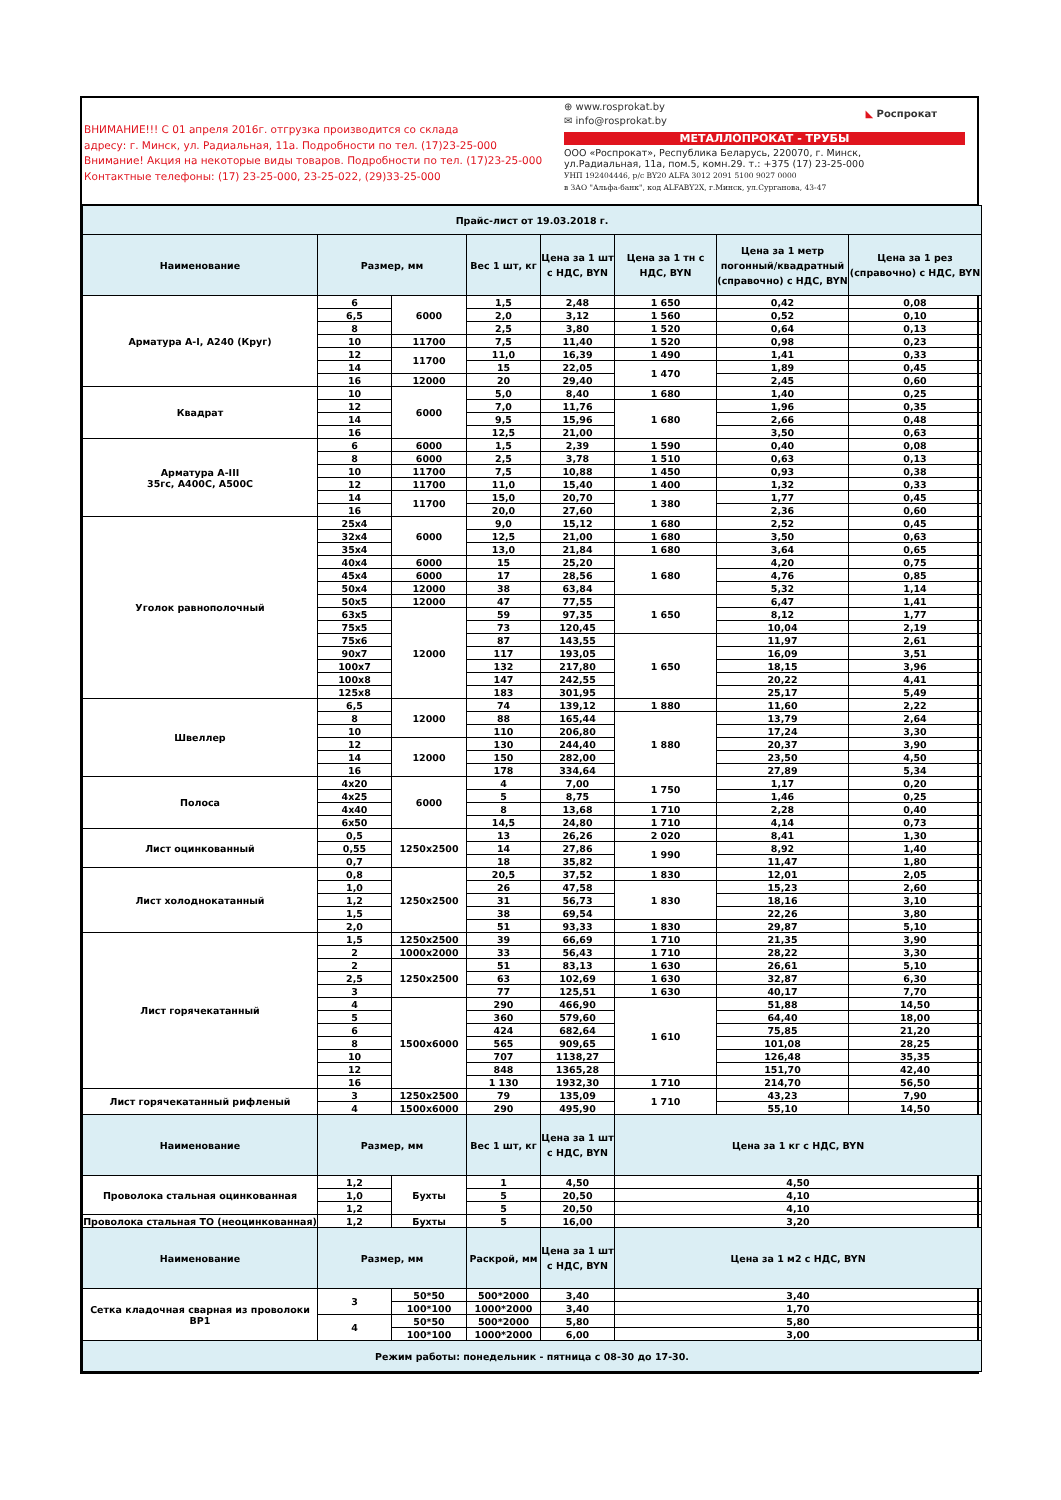ВНИМАНИЕ!!! С 01 апреля 2016г. отгрузка производится со склада
адресу: г. Минск, ул. Радиальная, 11а. Подробности по тел. (17)23-25-000
Внимание! Акция на некоторые виды товаров. Подробности по тел. (17)23-25-000
Контактные телефоны: (17) 23-25-000, 23-25-022, (29)33-25-000
⊕ www.rosprokat.by
✉ info@rosprokat.by
◣ Роспрокат
МЕТАЛЛОПРОКАТ - ТРУБЫ
ООО «Роспрокат», Республика Беларусь, 220070, г. Минск,
ул.Радиальная, 11а, пом.5, комн.29. т.: +375 (17) 23-25-000
УНП 192404446, р/с BY20 ALFA 3012 2091 5100 9027 0000
в ЗАО "Альфа-банк", код ALFABY2X, г.Минск, ул.Сурганова, 43-47
| Прайс-лист от 19.03.2018 г. | | | | | | | |
| Наименование | Размер, мм | | Вес 1 шт, кг | Цена за 1 шт с НДС, BYN | Цена за 1 тн с НДС, BYN | Цена за 1 метр погонный/квадратный (справочно) с НДС, BYN | Цена за 1 рез (справочно) с НДС, BYN |
| Арматура А-I, А240 (Круг) | 6 | 6000 | 1,5 | 2,48 | 1 650 | 0,42 | 0,08 |
| | 6,5 | | 2,0 | 3,12 | 1 560 | 0,52 | 0,10 |
| | 8 | | 2,5 | 3,80 | 1 520 | 0,64 | 0,13 |
| | 10 | 11700 | 7,5 | 11,40 | 1 520 | 0,98 | 0,23 |
| | 12 | 11700 | 11,0 | 16,39 | 1 490 | 1,41 | 0,33 |
| | 14 | | 15 | 22,05 | 1 470 | 1,89 | 0,45 |
| | 16 | 12000 | 20 | 29,40 | | 2,45 | 0,60 |
| Квадрат | 10 | 6000 | 5,0 | 8,40 | 1 680 | 1,40 | 0,25 |
| | 12 | | 7,0 | 11,76 | 1 680 | 1,96 | 0,35 |
| | 14 | | 9,5 | 15,96 | | 2,66 | 0,48 |
| | 16 | | 12,5 | 21,00 | | 3,50 | 0,63 |
| Арматура А-III 35гс, А400С, А500С | 6 | 6000 | 1,5 | 2,39 | 1 590 | 0,40 | 0,08 |
| | 8 | 6000 | 2,5 | 3,78 | 1 510 | 0,63 | 0,13 |
| | 10 | 11700 | 7,5 | 10,88 | 1 450 | 0,93 | 0,38 |
| | 12 | 11700 | 11,0 | 15,40 | 1 400 | 1,32 | 0,33 |
| | 14 | 11700 | 15,0 | 20,70 | 1 380 | 1,77 | 0,45 |
| | 16 | | 20,0 | 27,60 | | 2,36 | 0,60 |
| Уголок равнополочный | 25x4 | 6000 | 9,0 | 15,12 | 1 680 | 2,52 | 0,45 |
| | 32x4 | | 12,5 | 21,00 | 1 680 | 3,50 | 0,63 |
| | 35x4 | | 13,0 | 21,84 | 1 680 | 3,64 | 0,65 |
| | 40x4 | 6000 | 15 | 25,20 | 1 680 | 4,20 | 0,75 |
| | 45x4 | 6000 | 17 | 28,56 | | 4,76 | 0,85 |
| | 50x4 | 12000 | 38 | 63,84 | | 5,32 | 1,14 |
| | 50x5 | 12000 | 47 | 77,55 | 1 650 | 6,47 | 1,41 |
| | 63x5 | 12000 | 59 | 97,35 | | 8,12 | 1,77 |
| | 75x5 | | 73 | 120,45 | | 10,04 | 2,19 |
| | 75x6 | | 87 | 143,55 | 1 650 | 11,97 | 2,61 |
| | 90x7 | | 117 | 193,05 | | 16,09 | 3,51 |
| | 100x7 | | 132 | 217,80 | | 18,15 | 3,96 |
| | 100x8 | | 147 | 242,55 | | 20,22 | 4,41 |
| | 125x8 | | 183 | 301,95 | | 25,17 | 5,49 |
| Швеллер | 6,5 | 12000 | 74 | 139,12 | 1 880 | 11,60 | 2,22 |
| | 8 | | 88 | 165,44 | 1 880 | 13,79 | 2,64 |
| | 10 | | 110 | 206,80 | | 17,24 | 3,30 |
| | 12 | 12000 | 130 | 244,40 | | 20,37 | 3,90 |
| | 14 | | 150 | 282,00 | | 23,50 | 4,50 |
| | 16 | | 178 | 334,64 | | 27,89 | 5,34 |
| Полоса | 4x20 | 6000 | 4 | 7,00 | 1 750 | 1,17 | 0,20 |
| | 4x25 | | 5 | 8,75 | | 1,46 | 0,25 |
| | 4x40 | | 8 | 13,68 | 1 710 | 2,28 | 0,40 |
| | 6x50 | | 14,5 | 24,80 | 1 710 | 4,14 | 0,73 |
| Лист оцинкованный | 0,5 | 1250x2500 | 13 | 26,26 | 2 020 | 8,41 | 1,30 |
| | 0,55 | | 14 | 27,86 | 1 990 | 8,92 | 1,40 |
| | 0,7 | | 18 | 35,82 | | 11,47 | 1,80 |
| Лист холоднокатанный | 0,8 | 1250x2500 | 20,5 | 37,52 | 1 830 | 12,01 | 2,05 |
| | 1,0 | | 26 | 47,58 | 1 830 | 15,23 | 2,60 |
| | 1,2 | | 31 | 56,73 | | 18,16 | 3,10 |
| | 1,5 | | 38 | 69,54 | | 22,26 | 3,80 |
| | 2,0 | | 51 | 93,33 | 1 830 | 29,87 | 5,10 |
| Лист горячекатанный | 1,5 | 1250x2500 | 39 | 66,69 | 1 710 | 21,35 | 3,90 |
| | 2 | 1000x2000 | 33 | 56,43 | 1 710 | 28,22 | 3,30 |
| | 2 | 1250x2500 | 51 | 83,13 | 1 630 | 26,61 | 5,10 |
| | 2,5 | | 63 | 102,69 | 1 630 | 32,87 | 6,30 |
| | 3 | | 77 | 125,51 | 1 630 | 40,17 | 7,70 |
| | 4 | 1500x6000 | 290 | 466,90 | 1 610 | 51,88 | 14,50 |
| | 5 | | 360 | 579,60 | | 64,40 | 18,00 |
| | 6 | | 424 | 682,64 | | 75,85 | 21,20 |
| | 8 | | 565 | 909,65 | | 101,08 | 28,25 |
| | 10 | | 707 | 1138,27 | | 126,48 | 35,35 |
| | 12 | | 848 | 1365,28 | | 151,70 | 42,40 |
| | 16 | | 1 130 | 1932,30 | 1 710 | 214,70 | 56,50 |
| Лист горячекатанный рифленый | 3 | 1250x2500 | 79 | 135,09 | 1 710 | 43,23 | 7,90 |
| | 4 | 1500x6000 | 290 | 495,90 | | 55,10 | 14,50 |
| Наименование | Размер, мм | | Вес 1 шт, кг | Цена за 1 шт с НДС, BYN | Цена за 1 кг с НДС, BYN | | |
| Проволока стальная оцинкованная | 1,2 | Бухты | 1 | 4,50 | 4,50 | | |
| | 1,0 | | 5 | 20,50 | 4,10 | | |
| | 1,2 | | 5 | 20,50 | 4,10 | | |
| Проволока стальная ТО (неоцинкованная) | 1,2 | Бухты | 5 | 16,00 | 3,20 | | |
| Наименование | Размер, мм | | Раскрой, мм | Цена за 1 шт с НДС, BYN | Цена за 1 м2 с НДС, BYN | | |
| Сетка кладочная сварная из проволоки ВР1 | 3 | 50*50 | 500*2000 | 3,40 | 3,40 | | |
| | | 100*100 | 1000*2000 | 3,40 | 1,70 | | |
| | 4 | 50*50 | 500*2000 | 5,80 | 5,80 | | |
| | | 100*100 | 1000*2000 | 6,00 | 3,00 | | |
| Режим работы: понедельник - пятница с 08-30 до 17-30. | | | | | | | |